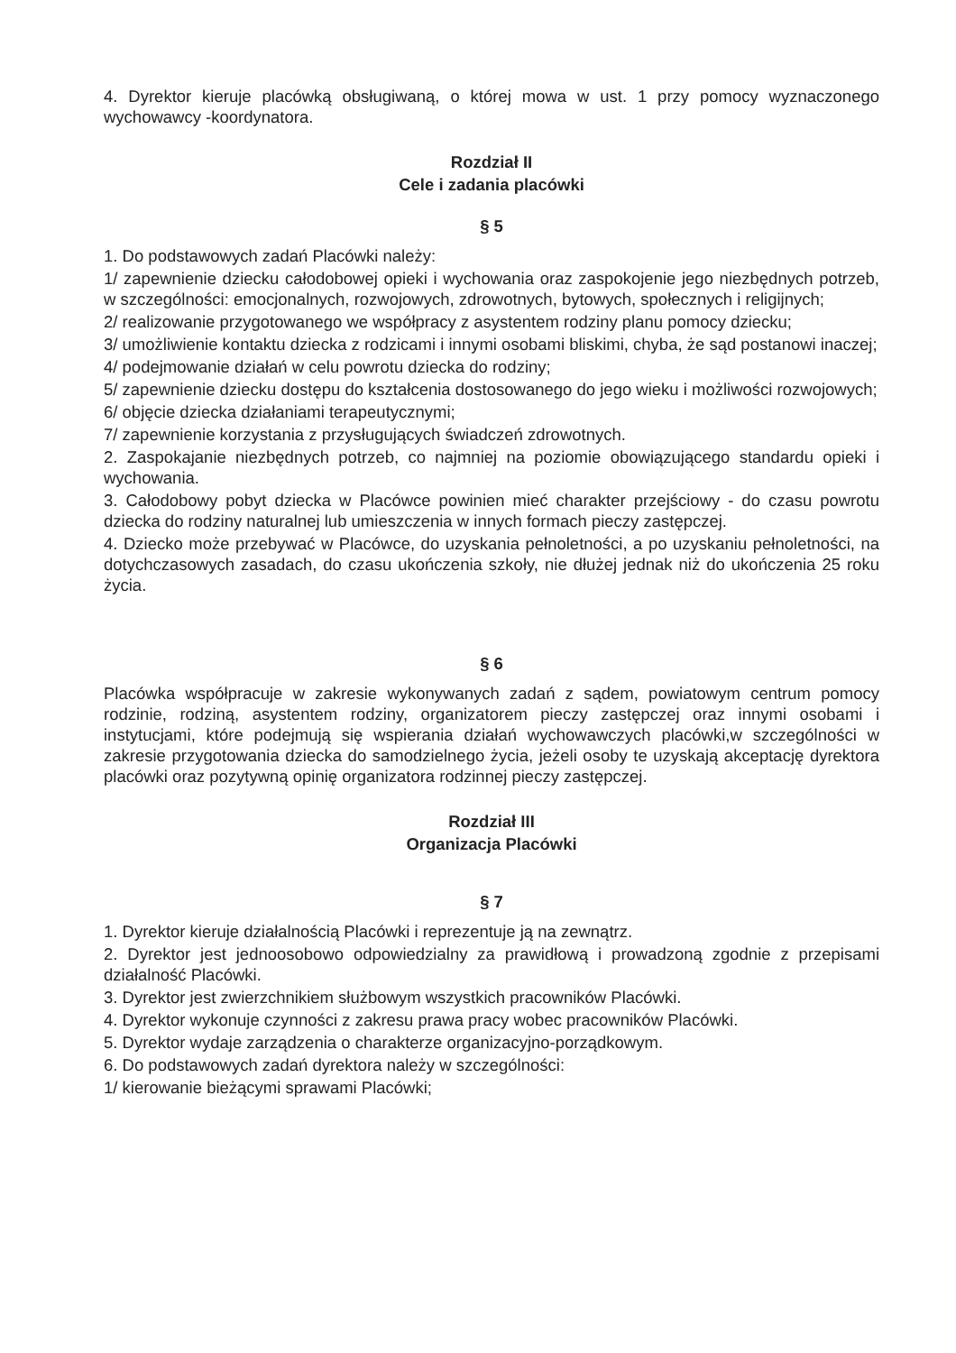4. Dyrektor kieruje placówką obsługiwaną, o której mowa w ust. 1 przy pomocy wyznaczonego wychowawcy -koordynatora.
Rozdział II
Cele i zadania placówki
§ 5
1. Do podstawowych zadań Placówki należy:
1/ zapewnienie dziecku całodobowej opieki i wychowania oraz zaspokojenie jego niezbędnych potrzeb, w szczególności: emocjonalnych, rozwojowych, zdrowotnych, bytowych, społecznych i religijnych;
2/ realizowanie przygotowanego we współpracy z asystentem rodziny planu pomocy dziecku;
3/ umożliwienie kontaktu dziecka z rodzicami i innymi osobami bliskimi, chyba, że sąd postanowi inaczej;
4/ podejmowanie działań w celu powrotu dziecka do rodziny;
5/ zapewnienie dziecku dostępu do kształcenia dostosowanego do jego wieku i możliwości rozwojowych;
6/ objęcie dziecka działaniami terapeutycznymi;
7/ zapewnienie korzystania z przysługujących świadczeń zdrowotnych.
2. Zaspokajanie niezbędnych potrzeb, co najmniej na poziomie obowiązującego standardu opieki i wychowania.
3. Całodobowy pobyt dziecka w Placówce powinien mieć charakter przejściowy - do czasu powrotu dziecka do rodziny naturalnej lub umieszczenia w innych formach pieczy zastępczej.
4. Dziecko może przebywać w Placówce, do uzyskania pełnoletności, a po uzyskaniu pełnoletności, na dotychczasowych zasadach, do czasu ukończenia szkoły, nie dłużej jednak niż do ukończenia 25 roku życia.
§ 6
Placówka współpracuje w zakresie wykonywanych zadań z sądem, powiatowym centrum pomocy rodzinie, rodziną, asystentem rodziny, organizatorem pieczy zastępczej oraz innymi osobami i instytucjami, które podejmują się wspierania działań wychowawczych placówki,w szczególności w zakresie przygotowania dziecka do samodzielnego życia, jeżeli osoby te uzyskają akceptację dyrektora placówki oraz pozytywną opinię organizatora rodzinnej pieczy zastępczej.
Rozdział III
Organizacja Placówki
§ 7
1. Dyrektor kieruje działalnością Placówki i reprezentuje ją na zewnątrz.
2. Dyrektor jest jednoosobowo odpowiedzialny za prawidłową i prowadzoną zgodnie z przepisami działalność Placówki.
3. Dyrektor jest zwierzchnikiem służbowym wszystkich pracowników Placówki.
4. Dyrektor wykonuje czynności z zakresu prawa pracy wobec pracowników Placówki.
5. Dyrektor wydaje zarządzenia o charakterze organizacyjno-porządkowym.
6. Do podstawowych zadań dyrektora należy w szczególności:
1/ kierowanie bieżącymi sprawami Placówki;